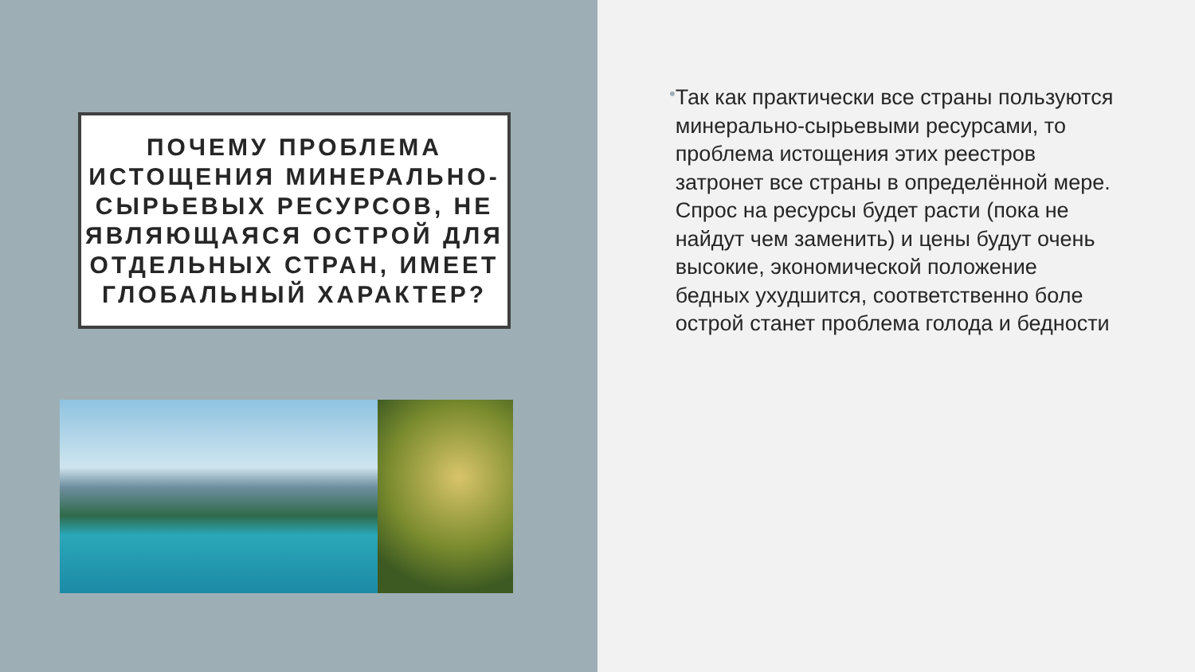ПОЧЕМУ ПРОБЛЕМА ИСТОЩЕНИЯ МИНЕРАЛЬНО-СЫРЬЕВЫХ РЕСУРСОВ, НЕ ЯВЛЯЮЩАЯСЯ ОСТРОЙ ДЛЯ ОТДЕЛЬНЫХ СТРАН, ИМЕЕТ ГЛОБАЛЬНЫЙ ХАРАКТЕР?
•
Так как практически все страны пользуются минерально-сырьевыми ресурсами, то проблема истощения этих реестров затронет все страны в определённой мере. Спрос на ресурсы будет расти (пока не найдут чем заменить) и цены будут очень высокие, экономической положение бедных ухудшится, соответственно боле острой станет проблема голода и бедности